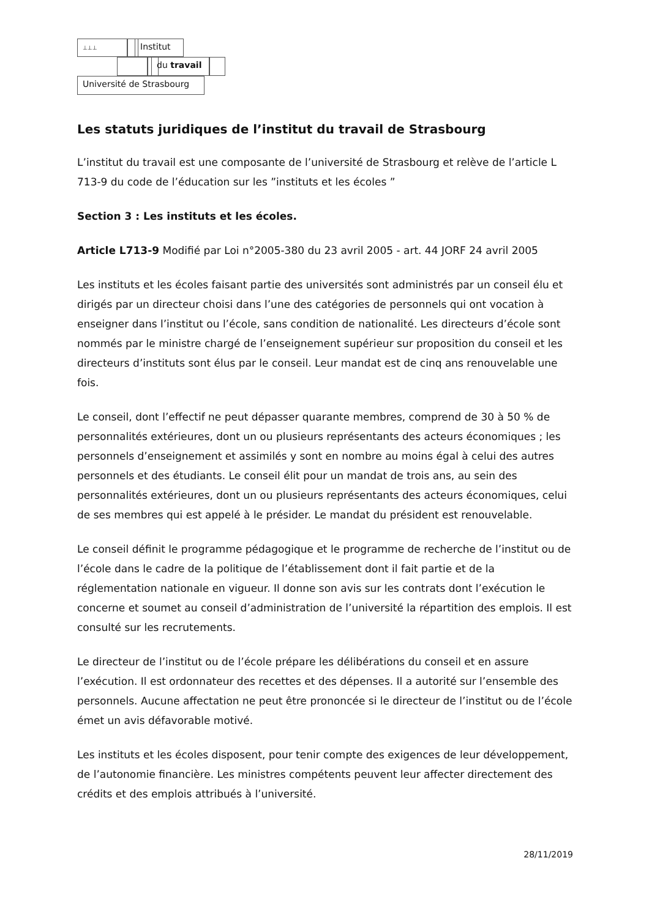⊥⊥⊥ Institut
du travail
Université de Strasbourg
Les statuts juridiques de l’institut du travail de Strasbourg
L’institut du travail est une composante de l’université de Strasbourg et relève de l’article L 713-9 du code de l’éducation sur les ”instituts et les écoles ”
Section 3 : Les instituts et les écoles.
Article L713-9 Modifié par Loi n°2005-380 du 23 avril 2005 - art. 44 JORF 24 avril 2005
Les instituts et les écoles faisant partie des universités sont administrés par un conseil élu et dirigés par un directeur choisi dans l’une des catégories de personnels qui ont vocation à enseigner dans l’institut ou l’école, sans condition de nationalité. Les directeurs d’école sont nommés par le ministre chargé de l’enseignement supérieur sur proposition du conseil et les directeurs d’instituts sont élus par le conseil. Leur mandat est de cinq ans renouvelable une fois.
Le conseil, dont l’effectif ne peut dépasser quarante membres, comprend de 30 à 50 % de personnalités extérieures, dont un ou plusieurs représentants des acteurs économiques ; les personnels d’enseignement et assimilés y sont en nombre au moins égal à celui des autres personnels et des étudiants. Le conseil élit pour un mandat de trois ans, au sein des personnalités extérieures, dont un ou plusieurs représentants des acteurs économiques, celui de ses membres qui est appelé à le présider. Le mandat du président est renouvelable.
Le conseil définit le programme pédagogique et le programme de recherche de l’institut ou de l’école dans le cadre de la politique de l’établissement dont il fait partie et de la réglementation nationale en vigueur. Il donne son avis sur les contrats dont l’exécution le concerne et soumet au conseil d’administration de l’université la répartition des emplois. Il est consulté sur les recrutements.
Le directeur de l’institut ou de l’école prépare les délibérations du conseil et en assure l’exécution. Il est ordonnateur des recettes et des dépenses. Il a autorité sur l’ensemble des personnels. Aucune affectation ne peut être prononcée si le directeur de l’institut ou de l’école émet un avis défavorable motivé.
Les instituts et les écoles disposent, pour tenir compte des exigences de leur développement, de l’autonomie financière. Les ministres compétents peuvent leur affecter directement des crédits et des emplois attribués à l’université.
28/11/2019